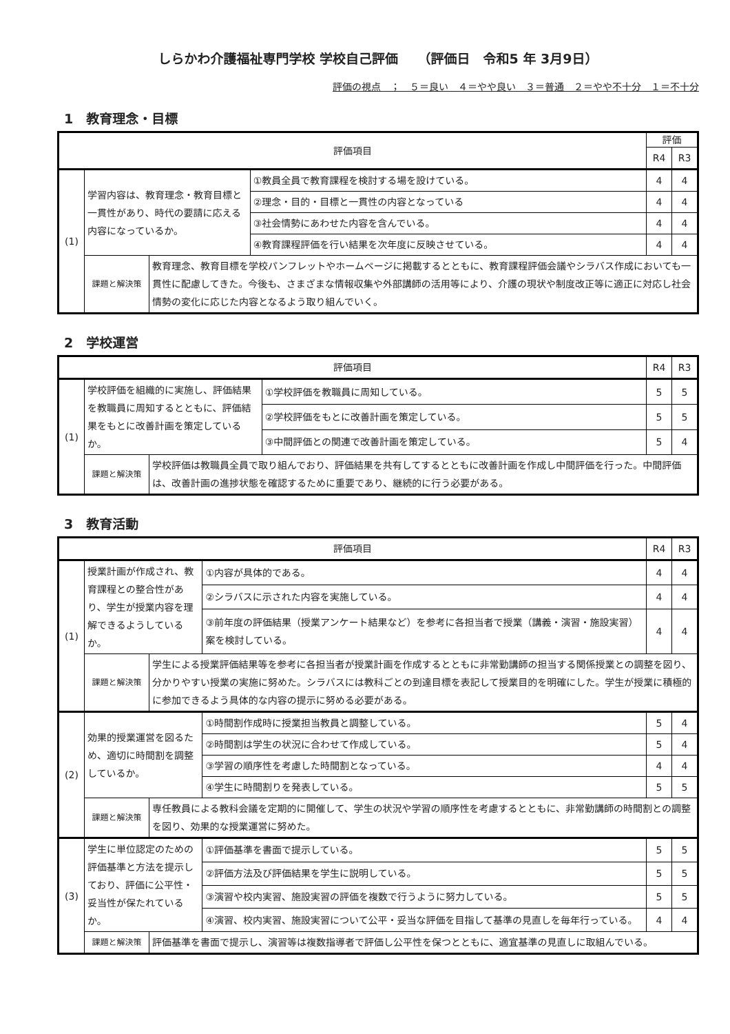しらかわ介護福祉専門学校 学校自己評価　　（評価日　令和5 年 3月9日）
評価の視点　；　５＝良い　４＝やや良い　３＝普通　２＝やや不十分　１＝不十分
1　教育理念・目標
| 評価項目 | | | | 評価 | |
| --- | --- | --- | --- | --- | --- |
| | | | | R4 | R3 |
| (1) | 学習内容は、教育理念・教育目標と一貫性があり、時代の要請に応える内容になっているか。 | | ①教員全員で教育課程を検討する場を設けている。 | 4 | 4 |
| | | | ②理念・目的・目標と一貫性の内容となっている | 4 | 4 |
| | | | ③社会情勢にあわせた内容を含んでいる。 | 4 | 4 |
| | | | ④教育課程評価を行い結果を次年度に反映させている。 | 4 | 4 |
| | 課題と解決策 | 教育理念、教育目標を学校パンフレットやホームページに掲載するとともに、教育課程評価会議やシラバス作成においても一貫性に配慮してきた。今後も、さまざまな情報収集や外部講師の活用等により、介護の現状や制度改正等に適正に対応し社会情勢の変化に応じた内容となるよう取り組んでいく。 | | | |
2　学校運営
| 評価項目 | | | | R4 | R3 |
| --- | --- | --- | --- | --- | --- |
| (1) | 学校評価を組織的に実施し、評価結果を教職員に周知するとともに、評価結果をもとに改善計画を策定しているか。 | | ①学校評価を教職員に周知している。 | 5 | 5 |
| | | | ②学校評価をもとに改善計画を策定している。 | 5 | 5 |
| | | | ③中間評価との関連で改善計画を策定している。 | 5 | 4 |
| | 課題と解決策 | 学校評価は教職員全員で取り組んでおり、評価結果を共有してするとともに改善計画を作成し中間評価を行った。中間評価は、改善計画の進捗状態を確認するために重要であり、継続的に行う必要がある。 | | | |
3　教育活動
| 評価項目 | | | | R4 | R3 |
| --- | --- | --- | --- | --- | --- |
| (1) | 授業計画が作成され、教育課程との整合性があり、学生が授業内容を理解できるようしているか。 | | ①内容が具体的である。 | 4 | 4 |
| | | | ②シラバスに示された内容を実施している。 | 4 | 4 |
| | | | ③前年度の評価結果（授業アンケート結果など）を参考に各担当者で授業（講義・演習・施設実習）案を検討している。 | 4 | 4 |
| | 課題と解決策 | 学生による授業評価結果等を参考に各担当者が授業計画を作成するとともに非常勤講師の担当する関係授業との調整を図り、分かりやすい授業の実施に努めた。シラバスには教科ごとの到達目標を表記して授業目的を明確にした。学生が授業に積極的に参加できるよう具体的な内容の提示に努める必要がある。 | | | |
| (2) | 効果的授業運営を図るため、適切に時間割を調整しているか。 | | ①時間割作成時に授業担当教員と調整している。 | 5 | 4 |
| | | | ②時間割は学生の状況に合わせて作成している。 | 5 | 4 |
| | | | ③学習の順序性を考慮した時間割となっている。 | 4 | 4 |
| | | | ④学生に時間割りを発表している。 | 5 | 5 |
| | 課題と解決策 | 専任教員による教科会議を定期的に開催して、学生の状況や学習の順序性を考慮するとともに、非常勤講師の時間割との調整を図り、効果的な授業運営に努めた。 | | | |
| (3) | 学生に単位認定のための評価基準と方法を提示しており、評価に公平性・妥当性が保たれているか。 | | ①評価基準を書面で提示している。 | 5 | 5 |
| | | | ②評価方法及び評価結果を学生に説明している。 | 5 | 5 |
| | | | ③演習や校内実習、施設実習の評価を複数で行うように努力している。 | 5 | 5 |
| | | | ④演習、校内実習、施設実習について公平・妥当な評価を目指して基準の見直しを毎年行っている。 | 4 | 4 |
| | 課題と解決策 | 評価基準を書面で提示し、演習等は複数指導者で評価し公平性を保つとともに、適宜基準の見直しに取組んでいる。 | | | |